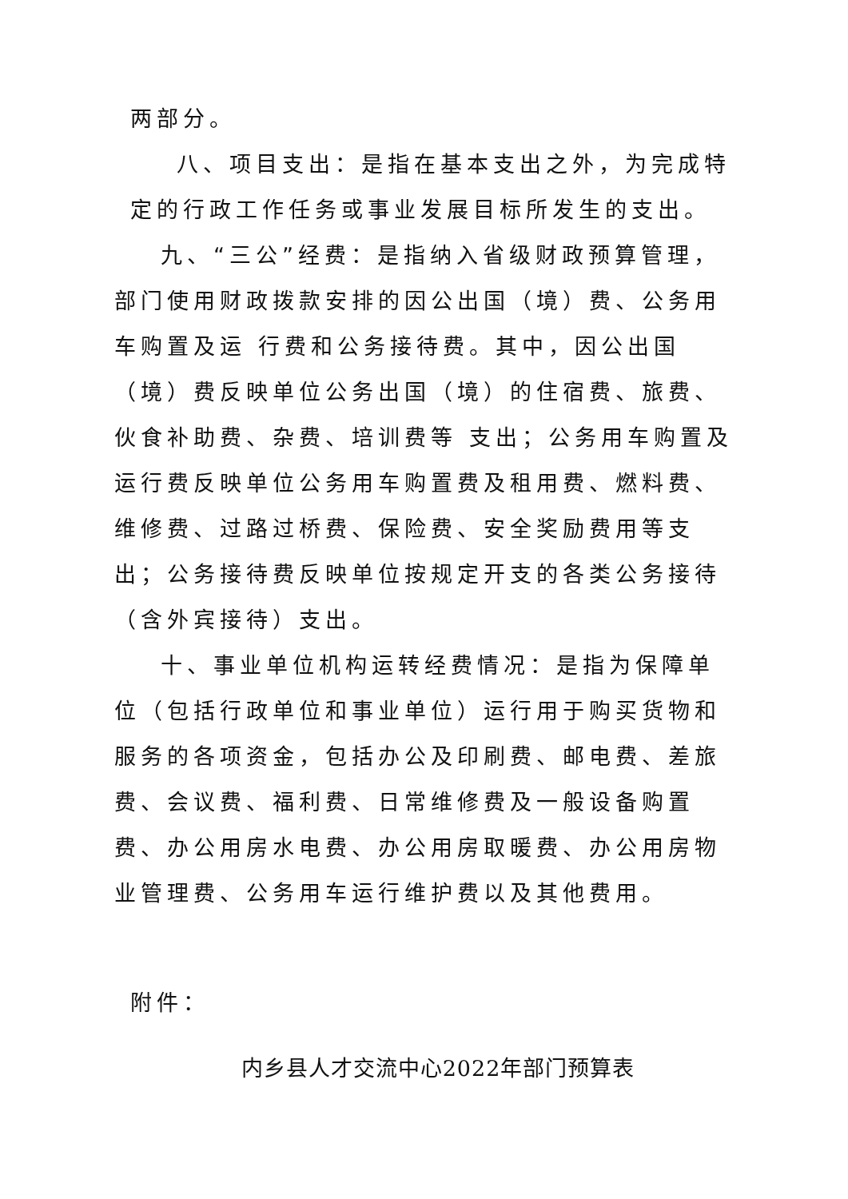两部分。
八、项目支出：是指在基本支出之外，为完成特定的行政工作任务或事业发展目标所发生的支出。
九、“三公”经费：是指纳入省级财政预算管理，部门使用财政拨款安排的因公出国（境）费、公务用车购置及运 行费和公务接待费。其中，因公出国（境）费反映单位公务出国（境）的住宿费、旅费、伙食补助费、杂费、培训费等 支出；公务用车购置及运行费反映单位公务用车购置费及租用费、燃料费、维修费、过路过桥费、保险费、安全奖励费用等支出；公务接待费反映单位按规定开支的各类公务接待（含外宾接待）支出。
十、事业单位机构运转经费情况：是指为保障单位（包括行政单位和事业单位）运行用于购买货物和服务的各项资金，包括办公及印刷费、邮电费、差旅费、会议费、福利费、日常维修费及一般设备购置费、办公用房水电费、办公用房取暖费、办公用房物业管理费、公务用车运行维护费以及其他费用。
附件：
内乡县人才交流中心2022年部门预算表